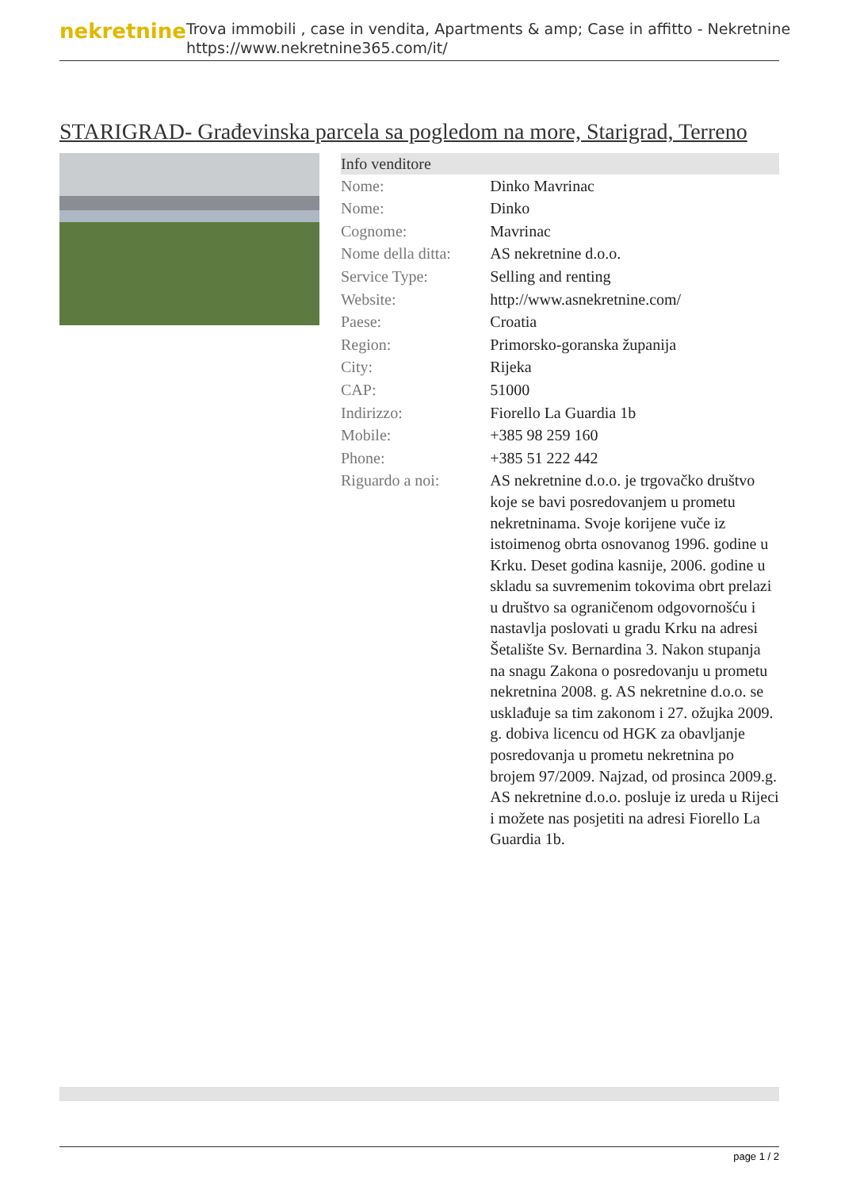nekretnine
Trova immobili , case in vendita, Apartments & amp; Case in affitto - Nekretnine
https://www.nekretnine365.com/it/
STARIGRAD- Građevinska parcela sa pogledom na more, Starigrad, Terreno
| Info venditore | |
| --- | --- |
| Nome: | Dinko Mavrinac |
| Nome: | Dinko |
| Cognome: | Mavrinac |
| Nome della ditta: | AS nekretnine d.o.o. |
| Service Type: | Selling and renting |
| Website: | http://www.asnekretnine.com/ |
| Paese: | Croatia |
| Region: | Primorsko-goranska županija |
| City: | Rijeka |
| CAP: | 51000 |
| Indirizzo: | Fiorello La Guardia 1b |
| Mobile: | +385 98 259 160 |
| Phone: | +385 51 222 442 |
| Riguardo a noi: | AS nekretnine d.o.o. je trgovačko društvo koje se bavi posredovanjem u prometu nekretninama. Svoje korijene vuče iz istoimenog obrta osnovanog 1996. godine u Krku. Deset godina kasnije, 2006. godine u skladu sa suvremenim tokovima obrt prelazi u društvo sa ograničenom odgovornošću i nastavlja poslovati u gradu Krku na adresi Šetalište Sv. Bernardina 3. Nakon stupanja na snagu Zakona o posredovanju u prometu nekretnina 2008. g. AS nekretnine d.o.o. se usklađuje sa tim zakonom i 27. ožujka 2009. g. dobiva licencu od HGK za obavljanje posredovanja u prometu nekretnina po brojem 97/2009. Najzad, od prosinca 2009.g. AS nekretnine d.o.o. posluje iz ureda u Rijeci i možete nas posjetiti na adresi Fiorello La Guardia 1b. |
page 1 / 2